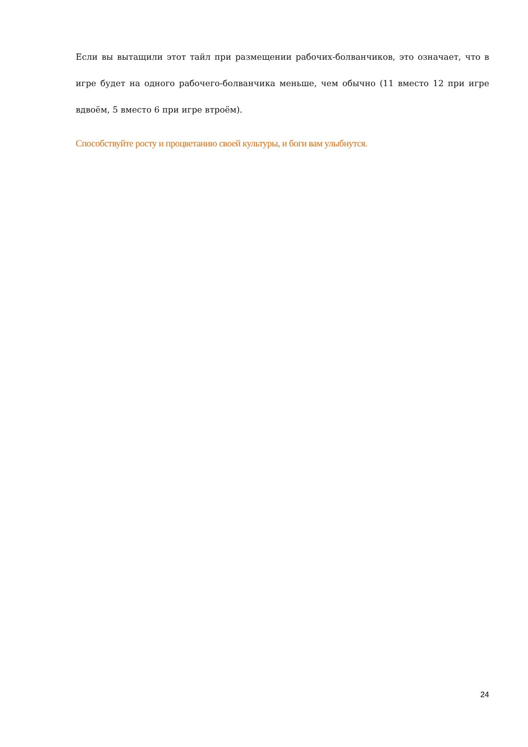Если вы вытащили этот тайл при размещении рабочих-болванчиков, это означает, что в игре будет на одного рабочего-болванчика меньше, чем обычно (11 вместо 12 при игре вдвоём, 5 вместо 6 при игре втроём).
Способствуйте росту и процветанию своей культуры, и боги вам улыбнутся.
24